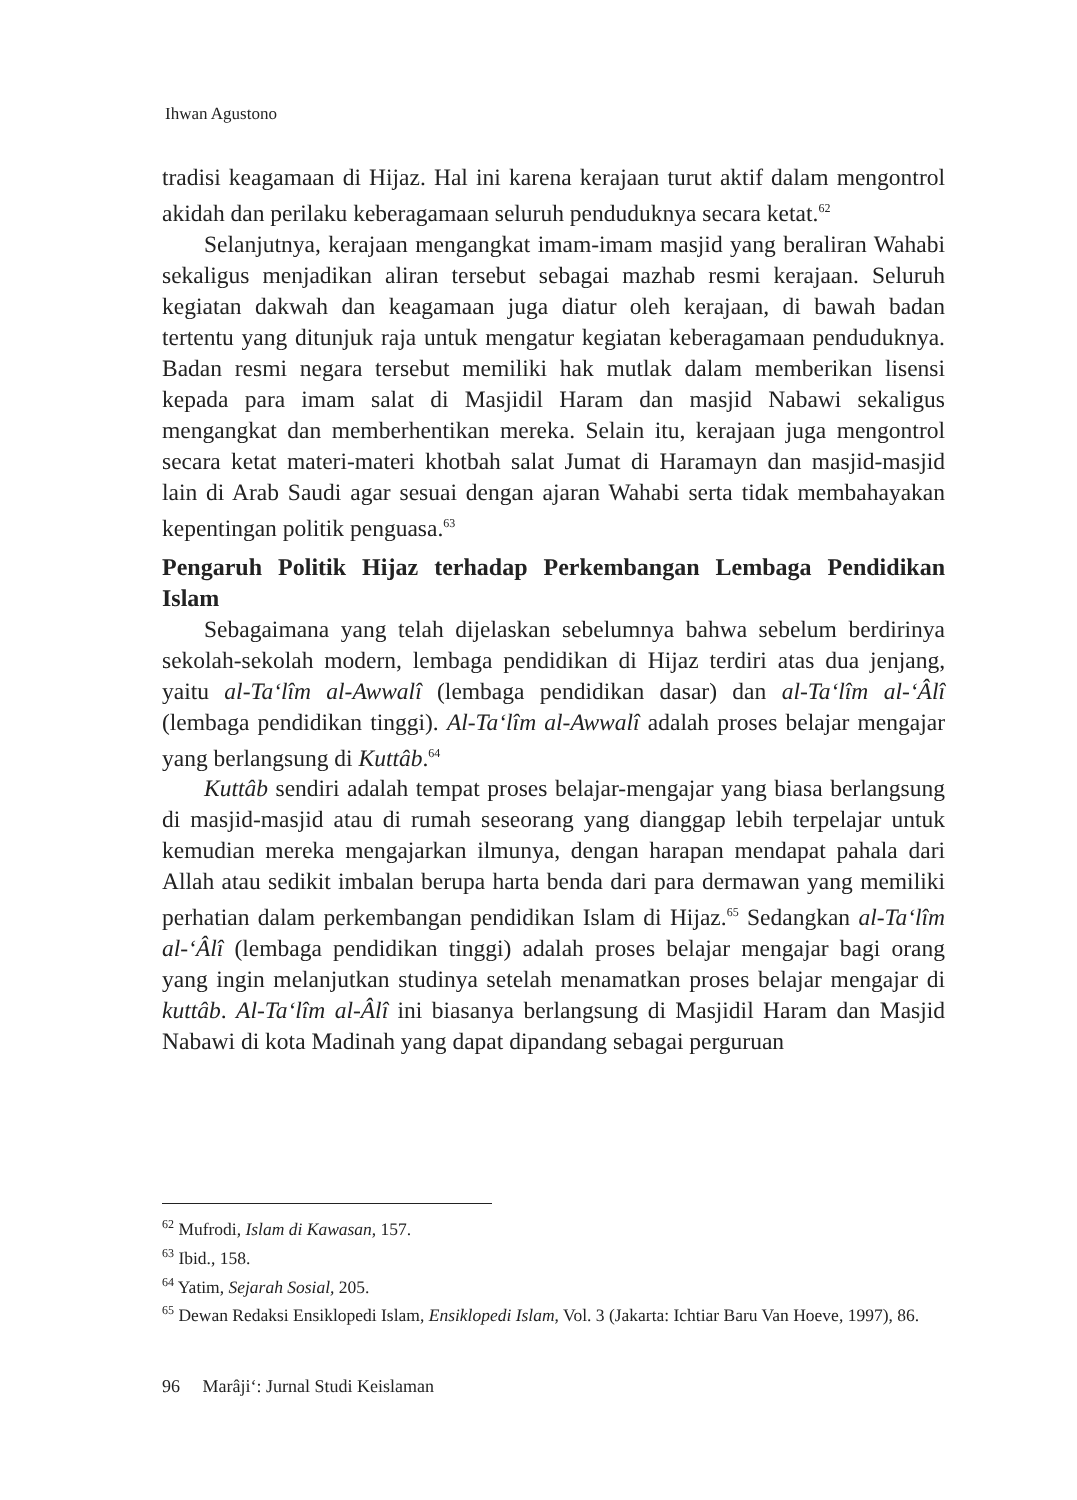Ihwan Agustono
tradisi keagamaan di Hijaz. Hal ini karena kerajaan turut aktif dalam mengontrol akidah dan perilaku keberagamaan seluruh penduduknya secara ketat.<sup>62</sup>
Selanjutnya, kerajaan mengangkat imam-imam masjid yang beraliran Wahabi sekaligus menjadikan aliran tersebut sebagai mazhab resmi kerajaan. Seluruh kegiatan dakwah dan keagamaan juga diatur oleh kerajaan, di bawah badan tertentu yang ditunjuk raja untuk mengatur kegiatan keberagamaan penduduknya. Badan resmi negara tersebut memiliki hak mutlak dalam memberikan lisensi kepada para imam salat di Masjidil Haram dan masjid Nabawi sekaligus mengangkat dan memberhentikan mereka. Selain itu, kerajaan juga mengontrol secara ketat materi-materi khotbah salat Jumat di Haramayn dan masjid-masjid lain di Arab Saudi agar sesuai dengan ajaran Wahabi serta tidak membahayakan kepentingan politik penguasa.<sup>63</sup>
Pengaruh Politik Hijaz terhadap Perkembangan Lembaga Pendidikan Islam
Sebagaimana yang telah dijelaskan sebelumnya bahwa sebelum berdirinya sekolah-sekolah modern, lembaga pendidikan di Hijaz terdiri atas dua jenjang, yaitu al-Ta‘lîm al-Awwalî (lembaga pendidikan dasar) dan al-Ta‘lîm al-‘Âlî (lembaga pendidikan tinggi). Al-Ta‘lîm al-Awwalî adalah proses belajar mengajar yang berlangsung di Kuttâb.<sup>64</sup>
Kuttâb sendiri adalah tempat proses belajar-mengajar yang biasa berlangsung di masjid-masjid atau di rumah seseorang yang dianggap lebih terpelajar untuk kemudian mereka mengajarkan ilmunya, dengan harapan mendapat pahala dari Allah atau sedikit imbalan berupa harta benda dari para dermawan yang memiliki perhatian dalam perkembangan pendidikan Islam di Hijaz.<sup>65</sup> Sedangkan al-Ta‘lîm al-‘Âlî (lembaga pendidikan tinggi) adalah proses belajar mengajar bagi orang yang ingin melanjutkan studinya setelah menamatkan proses belajar mengajar di kuttâb. Al-Ta‘lîm al-Âlî ini biasanya berlangsung di Masjidil Haram dan Masjid Nabawi di kota Madinah yang dapat dipandang sebagai perguruan
<sup>62</sup> Mufrodi, Islam di Kawasan, 157.
<sup>63</sup> Ibid., 158.
<sup>64</sup> Yatim, Sejarah Sosial, 205.
<sup>65</sup> Dewan Redaksi Ensiklopedi Islam, Ensiklopedi Islam, Vol. 3 (Jakarta: Ichtiar Baru Van Hoeve, 1997), 86.
96 Marâji‘: Jurnal Studi Keislaman